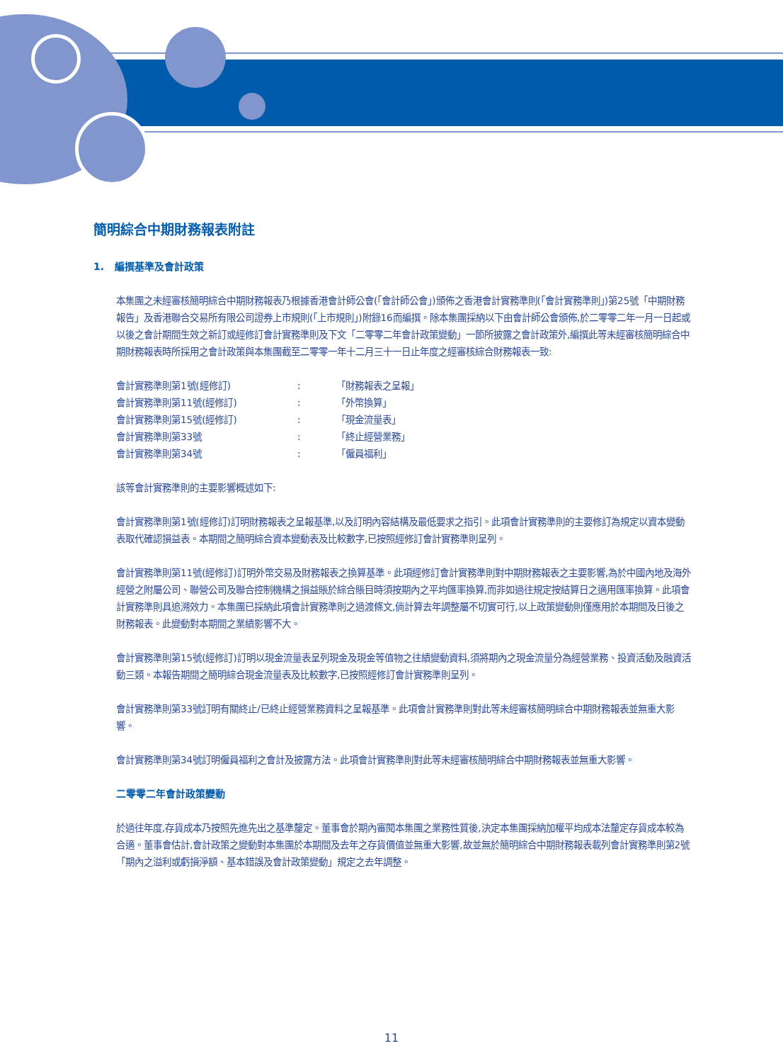簡明綜合中期財務報表附註
1. 編撰基準及會計政策
本集團之未經審核簡明綜合中期財務報表乃根據香港會計師公會(「會計師公會」)頒佈之香港會計實務準則(「會計實務準則」)第25號「中期財務報告」及香港聯合交易所有限公司證券上市規則(「上市規則」)附錄16而編撰。除本集團採納以下由會計師公會頒佈,於二零零二年一月一日起或以後之會計期間生效之新訂或經修訂會計實務準則及下文「二零零二年會計政策變動」一節所披露之會計政策外,編撰此等未經審核簡明綜合中期財務報表時所採用之會計政策與本集團截至二零零一年十二月三十一日止年度之經審核綜合財務報表一致:
| 會計實務準則第1號(經修訂) | : | 「財務報表之呈報」 |
| 會計實務準則第11號(經修訂) | : | 「外幣換算」 |
| 會計實務準則第15號(經修訂) | : | 「現金流量表」 |
| 會計實務準則第33號 | : | 「終止經營業務」 |
| 會計實務準則第34號 | : | 「僱員福利」 |
該等會計實務準則的主要影響概述如下:
會計實務準則第1號(經修訂)訂明財務報表之呈報基準,以及訂明內容結構及最低要求之指引。此項會計實務準則的主要修訂為規定以資本變動表取代確認損益表。本期間之簡明綜合資本變動表及比較數字,已按照經修訂會計實務準則呈列。
會計實務準則第11號(經修訂)訂明外幣交易及財務報表之換算基準。此項經修訂會計實務準則對中期財務報表之主要影響,為於中國內地及海外經營之附屬公司、聯營公司及聯合控制機構之損益賬於綜合賬目時須按期內之平均匯率換算,而非如過往規定按結算日之適用匯率換算。此項會計實務準則具追溯效力。本集團已採納此項會計實務準則之過渡條文,倘計算去年調整屬不切實可行,以上政策變動則僅應用於本期間及日後之財務報表。此變動對本期間之業績影響不大。
會計實務準則第15號(經修訂)訂明以現金流量表呈列現金及現金等值物之往績變動資料,須將期內之現金流量分為經營業務、投資活動及融資活動三類。本報告期間之簡明綜合現金流量表及比較數字,已按照經修訂會計實務準則呈列。
會計實務準則第33號訂明有關終止/已終止經營業務資料之呈報基準。此項會計實務準則對此等未經審核簡明綜合中期財務報表並無重大影響。
會計實務準則第34號訂明僱員福利之會計及披露方法。此項會計實務準則對此等未經審核簡明綜合中期財務報表並無重大影響。
二零零二年會計政策變動
於過往年度,存貨成本乃按照先進先出之基準釐定。董事會於期內審閱本集團之業務性質後,決定本集團採納加權平均成本法釐定存貨成本較為合適。董事會估計,會計政策之變動對本集團於本期間及去年之存貨價值並無重大影響,故並無於簡明綜合中期財務報表載列會計實務準則第2號「期內之溢利或虧損淨額、基本錯誤及會計政策變動」規定之去年調整。
11